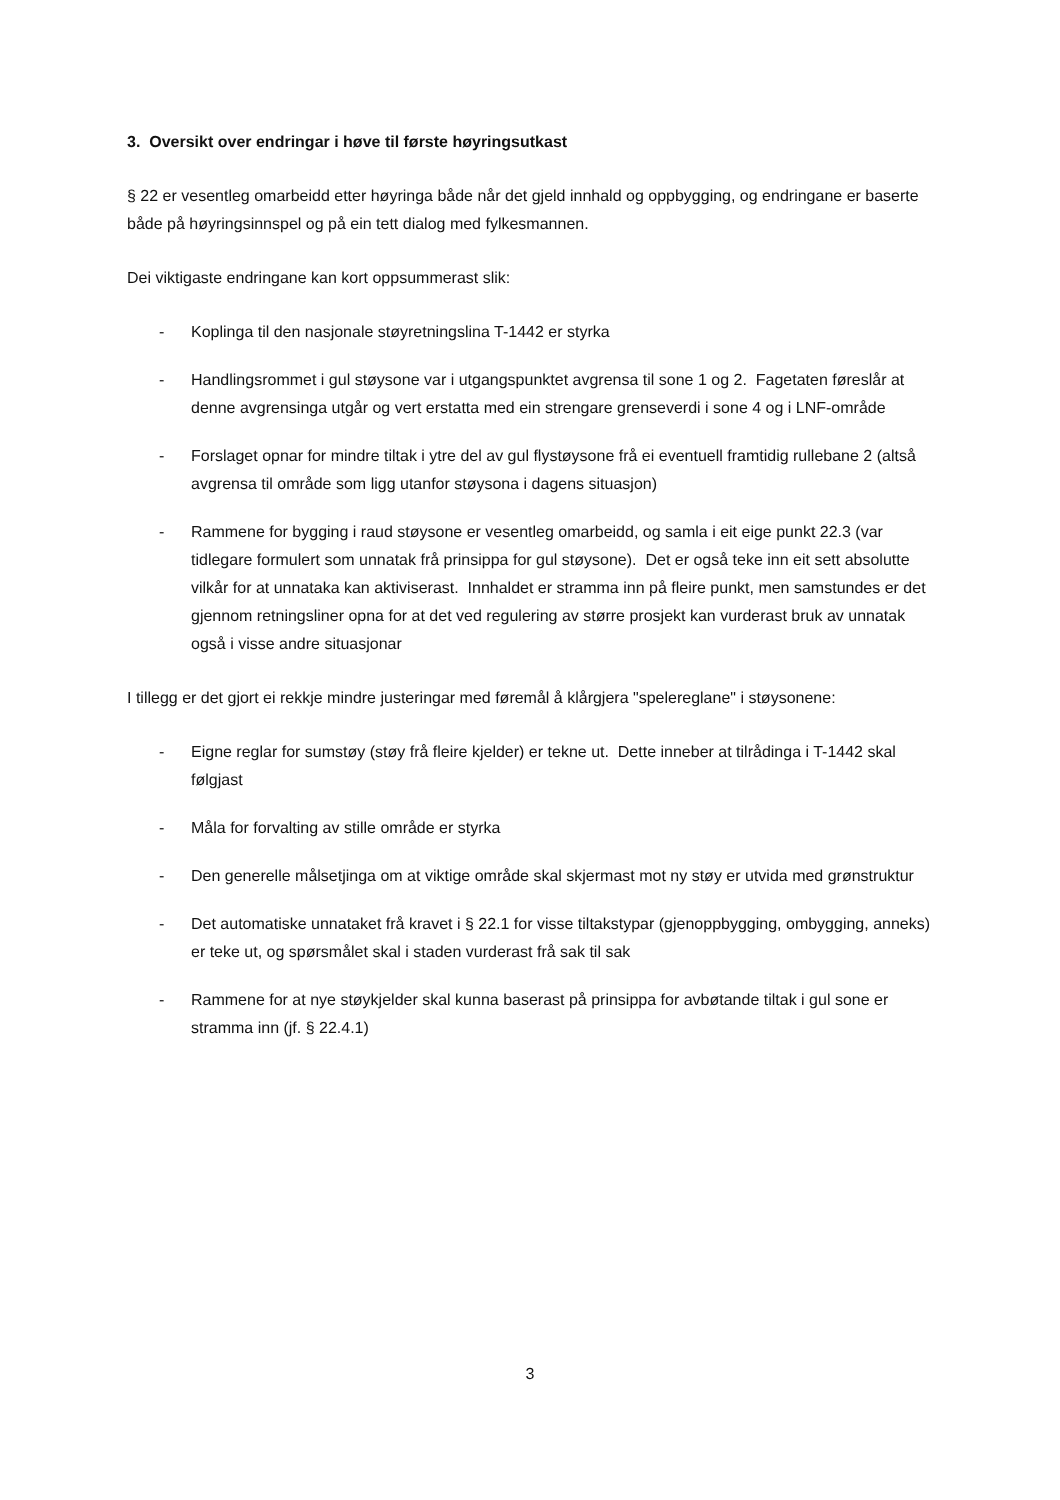3. Oversikt over endringar i høve til første høyringsutkast
§ 22 er vesentleg omarbeidd etter høyringa både når det gjeld innhald og oppbygging, og endringane er baserte både på høyringsinnspel og på ein tett dialog med fylkesmannen.
Dei viktigaste endringane kan kort oppsummerast slik:
- Koplinga til den nasjonale støyretningslina T-1442 er styrka
- Handlingsrommet i gul støysone var i utgangspunktet avgrensa til sone 1 og 2. Fagetaten føreslår at denne avgrensinga utgår og vert erstatta med ein strengare grenseverdi i sone 4 og i LNF-område
- Forslaget opnar for mindre tiltak i ytre del av gul flystøysone frå ei eventuell framtidig rullebane 2 (altså avgrensa til område som ligg utanfor støysona i dagens situasjon)
- Rammene for bygging i raud støysone er vesentleg omarbeidd, og samla i eit eige punkt 22.3 (var tidlegare formulert som unnatak frå prinsippa for gul støysone). Det er også teke inn eit sett absolutte vilkår for at unnataka kan aktiviserast. Innhaldet er stramma inn på fleire punkt, men samstundes er det gjennom retningsliner opna for at det ved regulering av større prosjekt kan vurderast bruk av unnatak også i visse andre situasjonar
I tillegg er det gjort ei rekkje mindre justeringar med føremål å klårgjera "spelereglane" i støysonene:
- Eigne reglar for sumstøy (støy frå fleire kjelder) er tekne ut. Dette inneber at tilrådinga i T-1442 skal følgjast
- Måla for forvalting av stille område er styrka
- Den generelle målsetjinga om at viktige område skal skjermast mot ny støy er utvida med grønstruktur
- Det automatiske unnataket frå kravet i § 22.1 for visse tiltakstypar (gjenoppbygging, ombygging, anneks) er teke ut, og spørsmålet skal i staden vurderast frå sak til sak
- Rammene for at nye støykjelder skal kunna baserast på prinsippa for avbøtande tiltak i gul sone er stramma inn (jf. § 22.4.1)
3